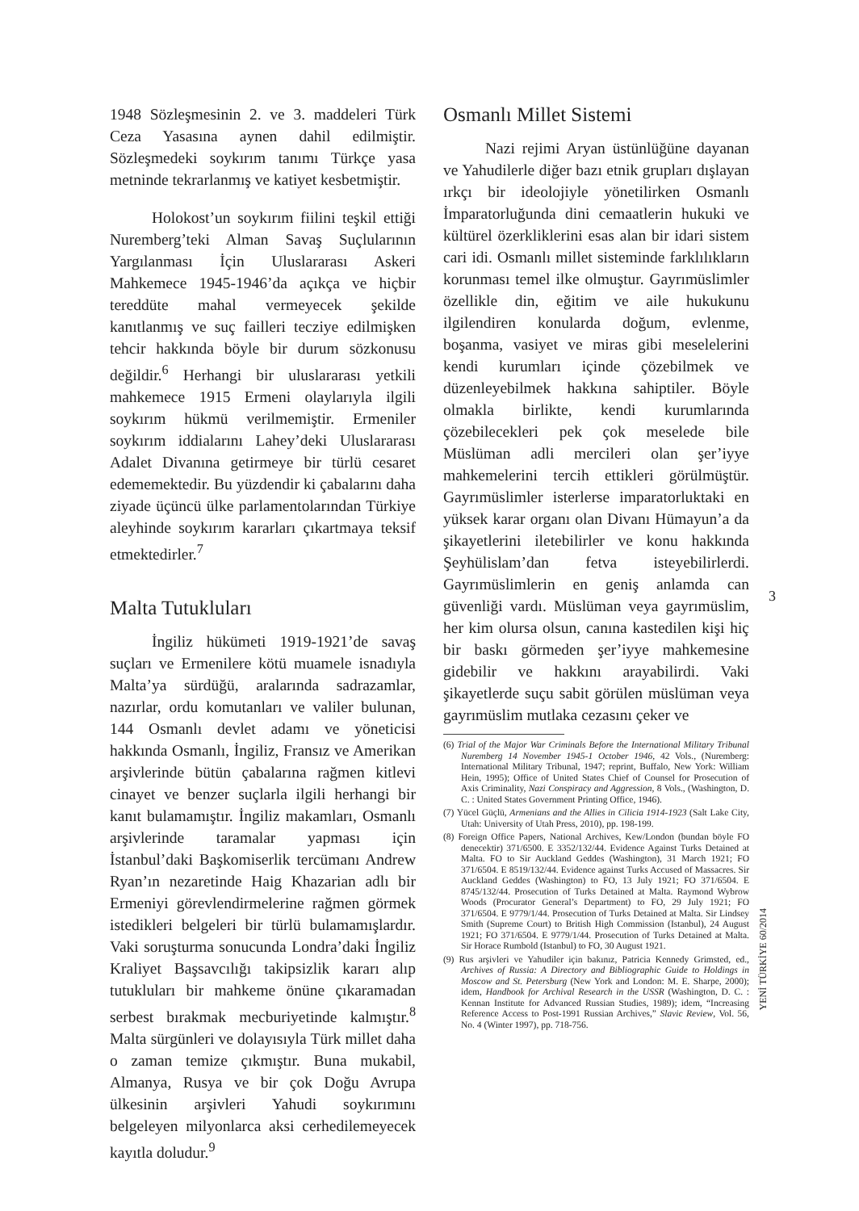1948 Sözleşmesinin 2. ve 3. maddeleri Türk Ceza Yasasına aynen dahil edilmiştir. Sözleşmedeki soykırım tanımı Türkçe yasa metninde tekrarlanmış ve katiyet kesbetmiştir.
Holokost’un soykırım fiilini teşkil ettiği Nuremberg’teki Alman Savaş Suçlularının Yargılanması İçin Uluslararası Askeri Mahkemece 1945-1946’da açıkça ve hiçbir tereddüte mahal vermeyecek şekilde kanıtlanmış ve suç failleri tecziye edilmişken tehcir hakkında böyle bir durum sözkonusu değildir.<sup>6</sup> Herhangi bir uluslararası yetkili mahkemece 1915 Ermeni olaylarıyla ilgili soykırım hükmü verilmemiştir. Ermeniler soykırım iddialarını Lahey’deki Uluslararası Adalet Divanına getirmeye bir türlü cesaret edememektedir. Bu yüzdendir ki çabalarını daha ziyade üçüncü ülke parlamentolarından Türkiye aleyhinde soykırım kararları çıkartmaya teksif etmektedirler.<sup>7</sup>
Malta Tutukluları
İngiliz hükümeti 1919-1921’de savaş suçları ve Ermenilere kötü muamele isnadıyla Malta’ya sürdüğü, aralarında sadrazamlar, nazırlar, ordu komutanları ve valiler bulunan, 144 Osmanlı devlet adamı ve yöneticisi hakkında Osmanlı, İngiliz, Fransız ve Amerikan arşivlerinde bütün çabalarına rağmen kitlevi cinayet ve benzer suçlarla ilgili herhangi bir kanıt bulamamıştır. İngiliz makamları, Osmanlı arşivlerinde taramalar yapması için İstanbul’daki Başkomiserlik tercümanı Andrew Ryan’ın nezaretinde Haig Khazarian adlı bir Ermeniyi görevlendirmelerine rağmen görmek istedikleri belgeleri bir türlü bulamamışlardır. Vaki soruşturma sonucunda Londra’daki İngiliz Kraliyet Başsavcılığı takipsizlik kararı alıp tutukluları bir mahkeme önüne çıkaramadan serbest bırakmak mecburiyetinde kalmıştır.<sup>8</sup> Malta sürgünleri ve dolayısıyla Türk millet daha o zaman temize çıkmıştır. Buna mukabil, Almanya, Rusya ve bir çok Doğu Avrupa ülkesinin arşivleri Yahudi soykırımını belgeleyen milyonlarca aksi cerhedilemeyecek kayıtla doludur.<sup>9</sup>
Osmanlı Millet Sistemi
Nazi rejimi Aryan üstünlüğüne dayanan ve Yahudilerle diğer bazı etnik grupları dışlayan ırkçı bir ideolojiyle yönetilirken Osmanlı İmparatorluğunda dini cemaatlerin hukuki ve kültürel özerkliklerini esas alan bir idari sistem cari idi. Osmanlı millet sisteminde farklılıkların korunması temel ilke olmuştur. Gayrımüslimler özellikle din, eğitim ve aile hukukunu ilgilendiren konularda doğum, evlenme, boşanma, vasiyet ve miras gibi meselelerini kendi kurumları içinde çözebilmek ve düzenleyebilmek hakkına sahiptiler. Böyle olmakla birlikte, kendi kurumlarında çözebilecekleri pek çok meselede bile Müslüman adli mercileri olan şer’iyye mahkemelerini tercih ettikleri görülmüştür. Gayrımüslimler isterlerse imparatorluktaki en yüksek karar organı olan Divanı Hümayun’a da şikayetlerini iletebilirler ve konu hakkında Şeyhülislam’dan fetva isteyebilirlerdi. Gayrımüslimlerin en geniş anlamda can güvenliği vardı. Müslüman veya gayrımüslim, her kim olursa olsun, canına kastedilen kişi hiç bir baskı görmeden şer’iyye mahkemesine gidebilir ve hakkını arayabilirdi. Vaki şikayetlerde suçu sabit görülen müslüman veya gayrımüslim mutlaka cezasını çeker ve
(6) Trial of the Major War Criminals Before the International Military Tribunal Nuremberg 14 November 1945-1 October 1946, 42 Vols., (Nuremberg: International Military Tribunal, 1947; reprint, Buffalo, New York: William Hein, 1995); Office of United States Chief of Counsel for Prosecution of Axis Criminality, Nazi Conspiracy and Aggression, 8 Vols., (Washington, D. C. : United States Government Printing Office, 1946).
(7) Yücel Güçlü, Armenians and the Allies in Cilicia 1914-1923 (Salt Lake City, Utah: University of Utah Press, 2010), pp. 198-199.
(8) Foreign Office Papers, National Archives, Kew/London (bundan böyle FO denecektir) 371/6500. E 3352/132/44. Evidence Against Turks Detained at Malta. FO to Sir Auckland Geddes (Washington), 31 March 1921; FO 371/6504. E 8519/132/44. Evidence against Turks Accused of Massacres. Sir Auckland Geddes (Washington) to FO, 13 July 1921; FO 371/6504. E 8745/132/44. Prosecution of Turks Detained at Malta. Raymond Wybrow Woods (Procurator General’s Department) to FO, 29 July 1921; FO 371/6504. E 9779/1/44. Prosecution of Turks Detained at Malta. Sir Lindsey Smith (Supreme Court) to British High Commission (Istanbul), 24 August 1921; FO 371/6504. E 9779/1/44. Prosecution of Turks Detained at Malta. Sir Horace Rumbold (Istanbul) to FO, 30 August 1921.
(9) Rus arşivleri ve Yahudiler için bakınız, Patricia Kennedy Grimsted, ed., Archives of Russia: A Directory and Bibliographic Guide to Holdings in Moscow and St. Petersburg (New York and London: M. E. Sharpe, 2000); idem, Handbook for Archival Research in the USSR (Washington, D. C. : Kennan Institute for Advanced Russian Studies, 1989); idem, “Increasing Reference Access to Post-1991 Russian Archives,” Slavic Review, Vol. 56, No. 4 (Winter 1997), pp. 718-756.
3
YENİ TÜRKİYE 60/2014